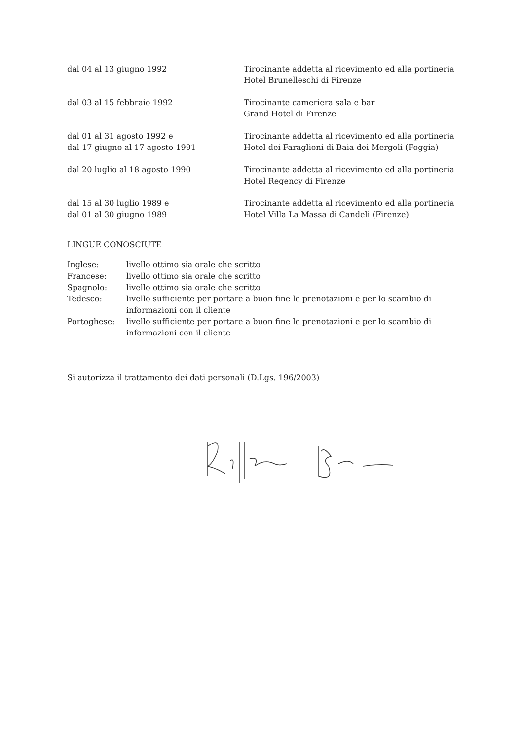dal 04 al 13 giugno 1992 Tirocinante addetta al ricevimento ed alla portineria
Hotel Brunelleschi di Firenze
dal 03 al 15 febbraio 1992 Tirocinante cameriera sala e bar
Grand Hotel di Firenze
dal 01 al 31 agosto 1992 e
dal 17 giugno al 17 agosto 1991
Tirocinante addetta al ricevimento ed alla portineria
Hotel dei Faraglioni di Baia dei Mergoli (Foggia)
dal 20 luglio al 18 agosto 1990 Tirocinante addetta al ricevimento ed alla portineria
Hotel Regency di Firenze
dal 15 al 30 luglio 1989 e
dal 01 al 30 giugno 1989
Tirocinante addetta al ricevimento ed alla portineria
Hotel Villa La Massa di Candeli (Firenze)
LINGUE CONOSCIUTE
Inglese: livello ottimo sia orale che scritto
Francese: livello ottimo sia orale che scritto
Spagnolo: livello ottimo sia orale che scritto
Tedesco: livello sufficiente per portare a buon fine le prenotazioni e per lo scambio di informazioni con il cliente
Portoghese: livello sufficiente per portare a buon fine le prenotazioni e per lo scambio di informazioni con il cliente
Si autorizza il trattamento dei dati personali (D.Lgs. 196/2003)